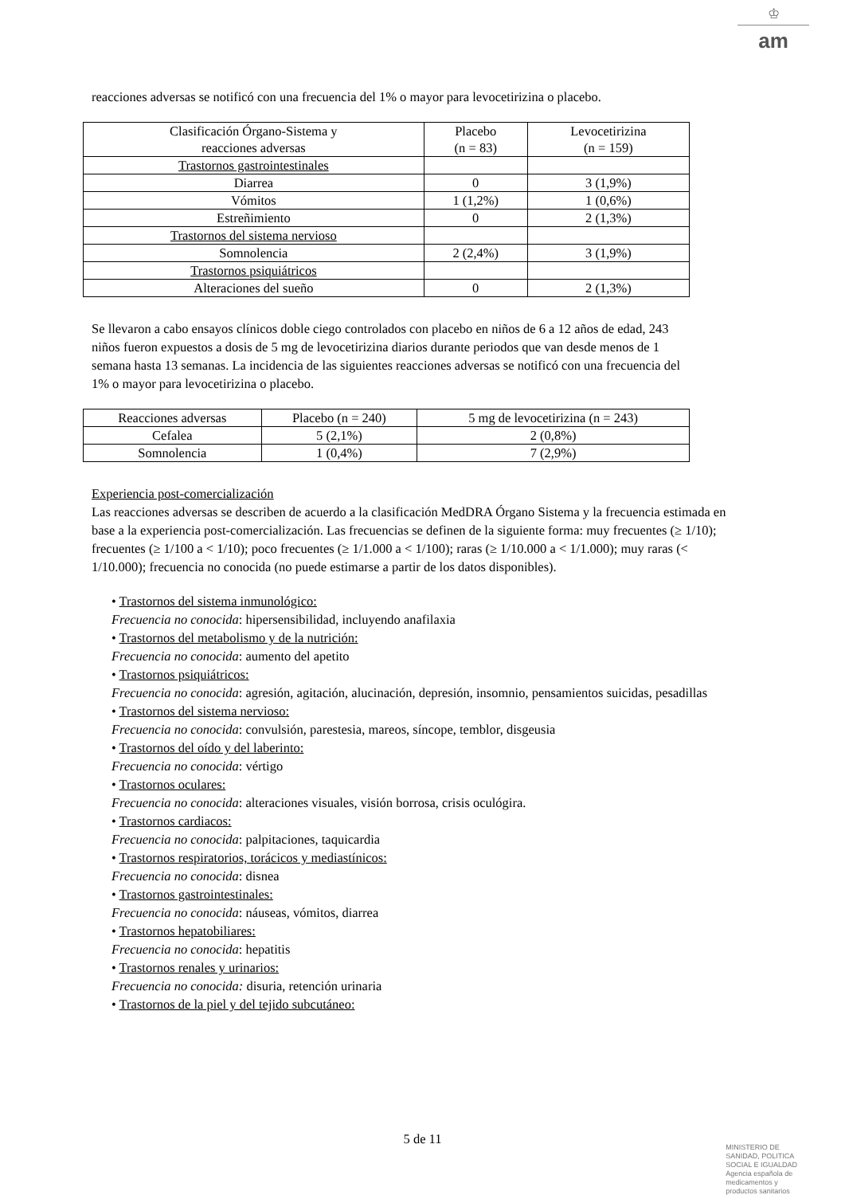♔
am
reacciones adversas se notificó con una frecuencia del 1% o mayor para levocetirizina o placebo.
| Clasificación Órgano-Sistema y reacciones adversas | Placebo (n = 83) | Levocetirizina (n = 159) |
| --- | --- | --- |
| Trastornos gastrointestinales | | |
| Diarrea | 0 | 3 (1,9%) |
| Vómitos | 1 (1,2%) | 1 (0,6%) |
| Estreñimiento | 0 | 2 (1,3%) |
| Trastornos del sistema nervioso | | |
| Somnolencia | 2 (2,4%) | 3 (1,9%) |
| Trastornos psiquiátricos | | |
| Alteraciones del sueño | 0 | 2 (1,3%) |
Se llevaron a cabo ensayos clínicos doble ciego controlados con placebo en niños de 6 a 12 años de edad, 243 niños fueron expuestos a dosis de 5 mg de levocetirizina diarios durante periodos que van desde menos de 1 semana hasta 13 semanas. La incidencia de las siguientes reacciones adversas se notificó con una frecuencia del 1% o mayor para levocetirizina o placebo.
| Reacciones adversas | Placebo (n = 240) | 5 mg de levocetirizina (n = 243) |
| --- | --- | --- |
| Cefalea | 5 (2,1%) | 2 (0,8%) |
| Somnolencia | 1 (0,4%) | 7 (2,9%) |
Experiencia post-comercialización
Las reacciones adversas se describen de acuerdo a la clasificación MedDRA Órgano Sistema y la frecuencia estimada en base a la experiencia post-comercialización. Las frecuencias se definen de la siguiente forma: muy frecuentes (≥ 1/10); frecuentes (≥ 1/100 a < 1/10); poco frecuentes (≥ 1/1.000 a < 1/100); raras (≥ 1/10.000 a < 1/1.000); muy raras (< 1/10.000); frecuencia no conocida (no puede estimarse a partir de los datos disponibles).
• Trastornos del sistema inmunológico:
Frecuencia no conocida: hipersensibilidad, incluyendo anafilaxia
• Trastornos del metabolismo y de la nutrición:
Frecuencia no conocida: aumento del apetito
• Trastornos psiquiátricos:
Frecuencia no conocida: agresión, agitación, alucinación, depresión, insomnio, pensamientos suicidas, pesadillas
• Trastornos del sistema nervioso:
Frecuencia no conocida: convulsión, parestesia, mareos, síncope, temblor, disgeusia
• Trastornos del oído y del laberinto:
Frecuencia no conocida: vértigo
• Trastornos oculares:
Frecuencia no conocida: alteraciones visuales, visión borrosa, crisis oculógira.
• Trastornos cardiacos:
Frecuencia no conocida: palpitaciones, taquicardia
• Trastornos respiratorios, torácicos y mediastínicos:
Frecuencia no conocida: disnea
• Trastornos gastrointestinales:
Frecuencia no conocida: náuseas, vómitos, diarrea
• Trastornos hepatobiliares:
Frecuencia no conocida: hepatitis
• Trastornos renales y urinarios:
Frecuencia no conocida: disuria, retención urinaria
• Trastornos de la piel y del tejido subcutáneo:
5 de 11
MINISTERIO DE
SANIDAD, POLITICA
SOCIAL E IGUALDAD
Agencia española de
medicamentos y
productos sanitarios